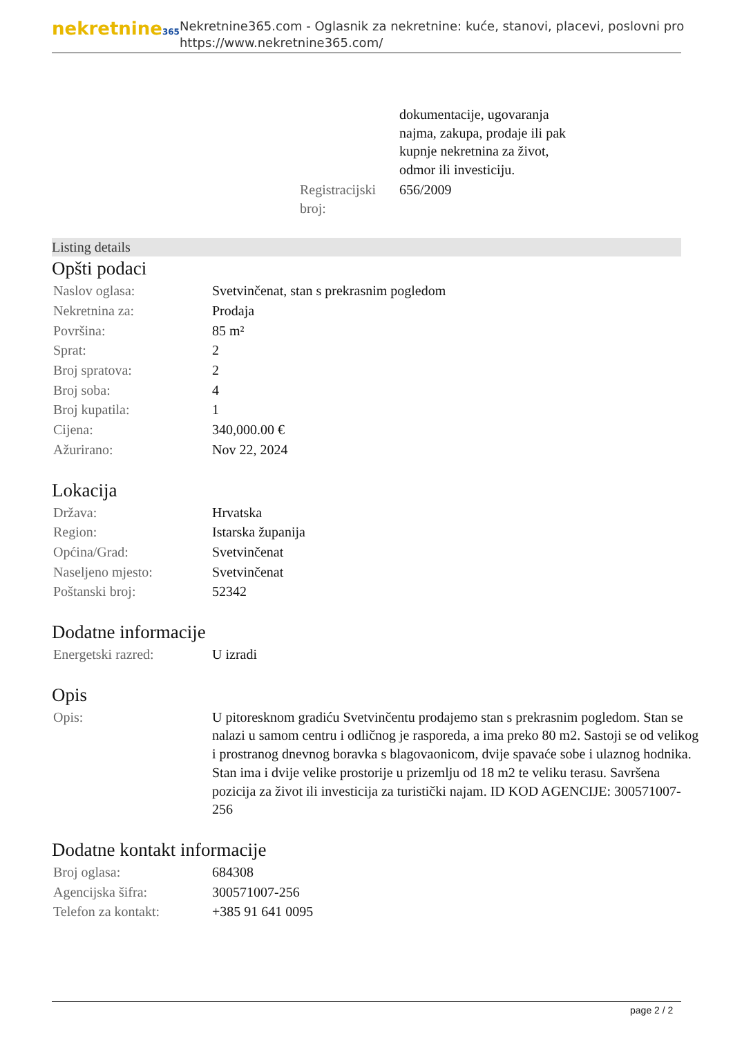nekretnine365
Nekretnine365.com - Oglasnik za nekretnine: kuće, stanovi, placevi, poslovni pro
https://www.nekretnine365.com/
| | dokumentacije, ugovaranja najma, zakupa, prodaje ili pak kupnje nekretnina za život, odmor ili investiciju. |
| Registracijski broj: | 656/2009 |
Listing details
Opšti podaci
| Naslov oglasa: | Svetvinčenat, stan s prekrasnim pogledom |
| Nekretnina za: | Prodaja |
| Površina: | 85 m² |
| Sprat: | 2 |
| Broj spratova: | 2 |
| Broj soba: | 4 |
| Broj kupatila: | 1 |
| Cijena: | 340,000.00 € |
| Ažurirano: | Nov 22, 2024 |
Lokacija
| Država: | Hrvatska |
| Region: | Istarska županija |
| Općina/Grad: | Svetvinčenat |
| Naseljeno mjesto: | Svetvinčenat |
| Poštanski broj: | 52342 |
Dodatne informacije
| Energetski razred: | U izradi |
Opis
| Opis: | U pitoresknom gradiću Svetvinčentu prodajemo stan s prekrasnim pogledom. Stan se nalazi u samom centru i odličnog je rasporeda, a ima preko 80 m2. Sastoji se od velikog i prostranog dnevnog boravka s blagovaonicom, dvije spavaće sobe i ulaznog hodnika. Stan ima i dvije velike prostorije u prizemlju od 18 m2 te veliku terasu. Savršena pozicija za život ili investicija za turistički najam. ID KOD AGENCIJE: 300571007-256 |
Dodatne kontakt informacije
| Broj oglasa: | 684308 |
| Agencijska šifra: | 300571007-256 |
| Telefon za kontakt: | +385 91 641 0095 |
page 2 / 2